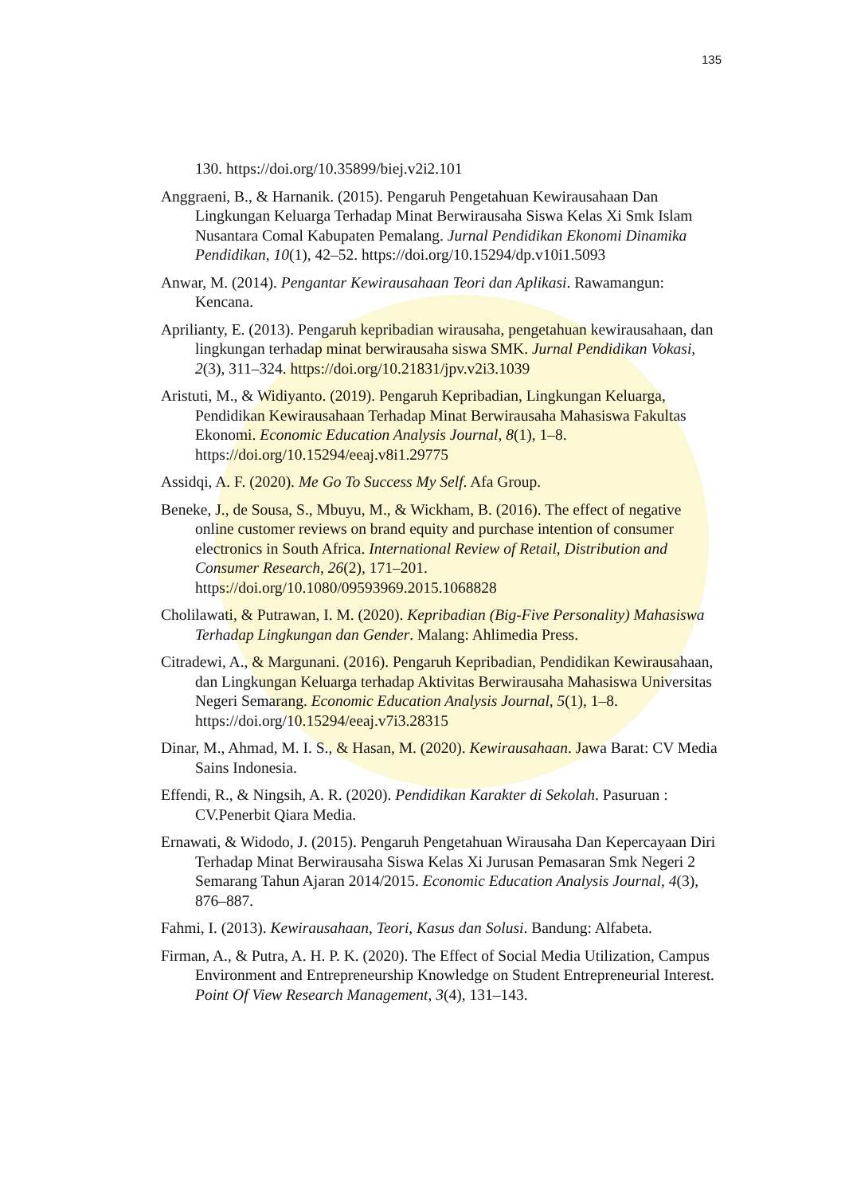135
130. https://doi.org/10.35899/biej.v2i2.101
Anggraeni, B., & Harnanik. (2015). Pengaruh Pengetahuan Kewirausahaan Dan Lingkungan Keluarga Terhadap Minat Berwirausaha Siswa Kelas Xi Smk Islam Nusantara Comal Kabupaten Pemalang. Jurnal Pendidikan Ekonomi Dinamika Pendidikan, 10(1), 42–52. https://doi.org/10.15294/dp.v10i1.5093
Anwar, M. (2014). Pengantar Kewirausahaan Teori dan Aplikasi. Rawamangun: Kencana.
Aprilianty, E. (2013). Pengaruh kepribadian wirausaha, pengetahuan kewirausahaan, dan lingkungan terhadap minat berwirausaha siswa SMK. Jurnal Pendidikan Vokasi, 2(3), 311–324. https://doi.org/10.21831/jpv.v2i3.1039
Aristuti, M., & Widiyanto. (2019). Pengaruh Kepribadian, Lingkungan Keluarga, Pendidikan Kewirausahaan Terhadap Minat Berwirausaha Mahasiswa Fakultas Ekonomi. Economic Education Analysis Journal, 8(1), 1–8. https://doi.org/10.15294/eeaj.v8i1.29775
Assidqi, A. F. (2020). Me Go To Success My Self. Afa Group.
Beneke, J., de Sousa, S., Mbuyu, M., & Wickham, B. (2016). The effect of negative online customer reviews on brand equity and purchase intention of consumer electronics in South Africa. International Review of Retail, Distribution and Consumer Research, 26(2), 171–201. https://doi.org/10.1080/09593969.2015.1068828
Cholilawati, & Putrawan, I. M. (2020). Kepribadian (Big-Five Personality) Mahasiswa Terhadap Lingkungan dan Gender. Malang: Ahlimedia Press.
Citradewi, A., & Margunani. (2016). Pengaruh Kepribadian, Pendidikan Kewirausahaan, dan Lingkungan Keluarga terhadap Aktivitas Berwirausaha Mahasiswa Universitas Negeri Semarang. Economic Education Analysis Journal, 5(1), 1–8. https://doi.org/10.15294/eeaj.v7i3.28315
Dinar, M., Ahmad, M. I. S., & Hasan, M. (2020). Kewirausahaan. Jawa Barat: CV Media Sains Indonesia.
Effendi, R., & Ningsih, A. R. (2020). Pendidikan Karakter di Sekolah. Pasuruan : CV.Penerbit Qiara Media.
Ernawati, & Widodo, J. (2015). Pengaruh Pengetahuan Wirausaha Dan Kepercayaan Diri Terhadap Minat Berwirausaha Siswa Kelas Xi Jurusan Pemasaran Smk Negeri 2 Semarang Tahun Ajaran 2014/2015. Economic Education Analysis Journal, 4(3), 876–887.
Fahmi, I. (2013). Kewirausahaan, Teori, Kasus dan Solusi. Bandung: Alfabeta.
Firman, A., & Putra, A. H. P. K. (2020). The Effect of Social Media Utilization, Campus Environment and Entrepreneurship Knowledge on Student Entrepreneurial Interest. Point Of View Research Management, 3(4), 131–143.